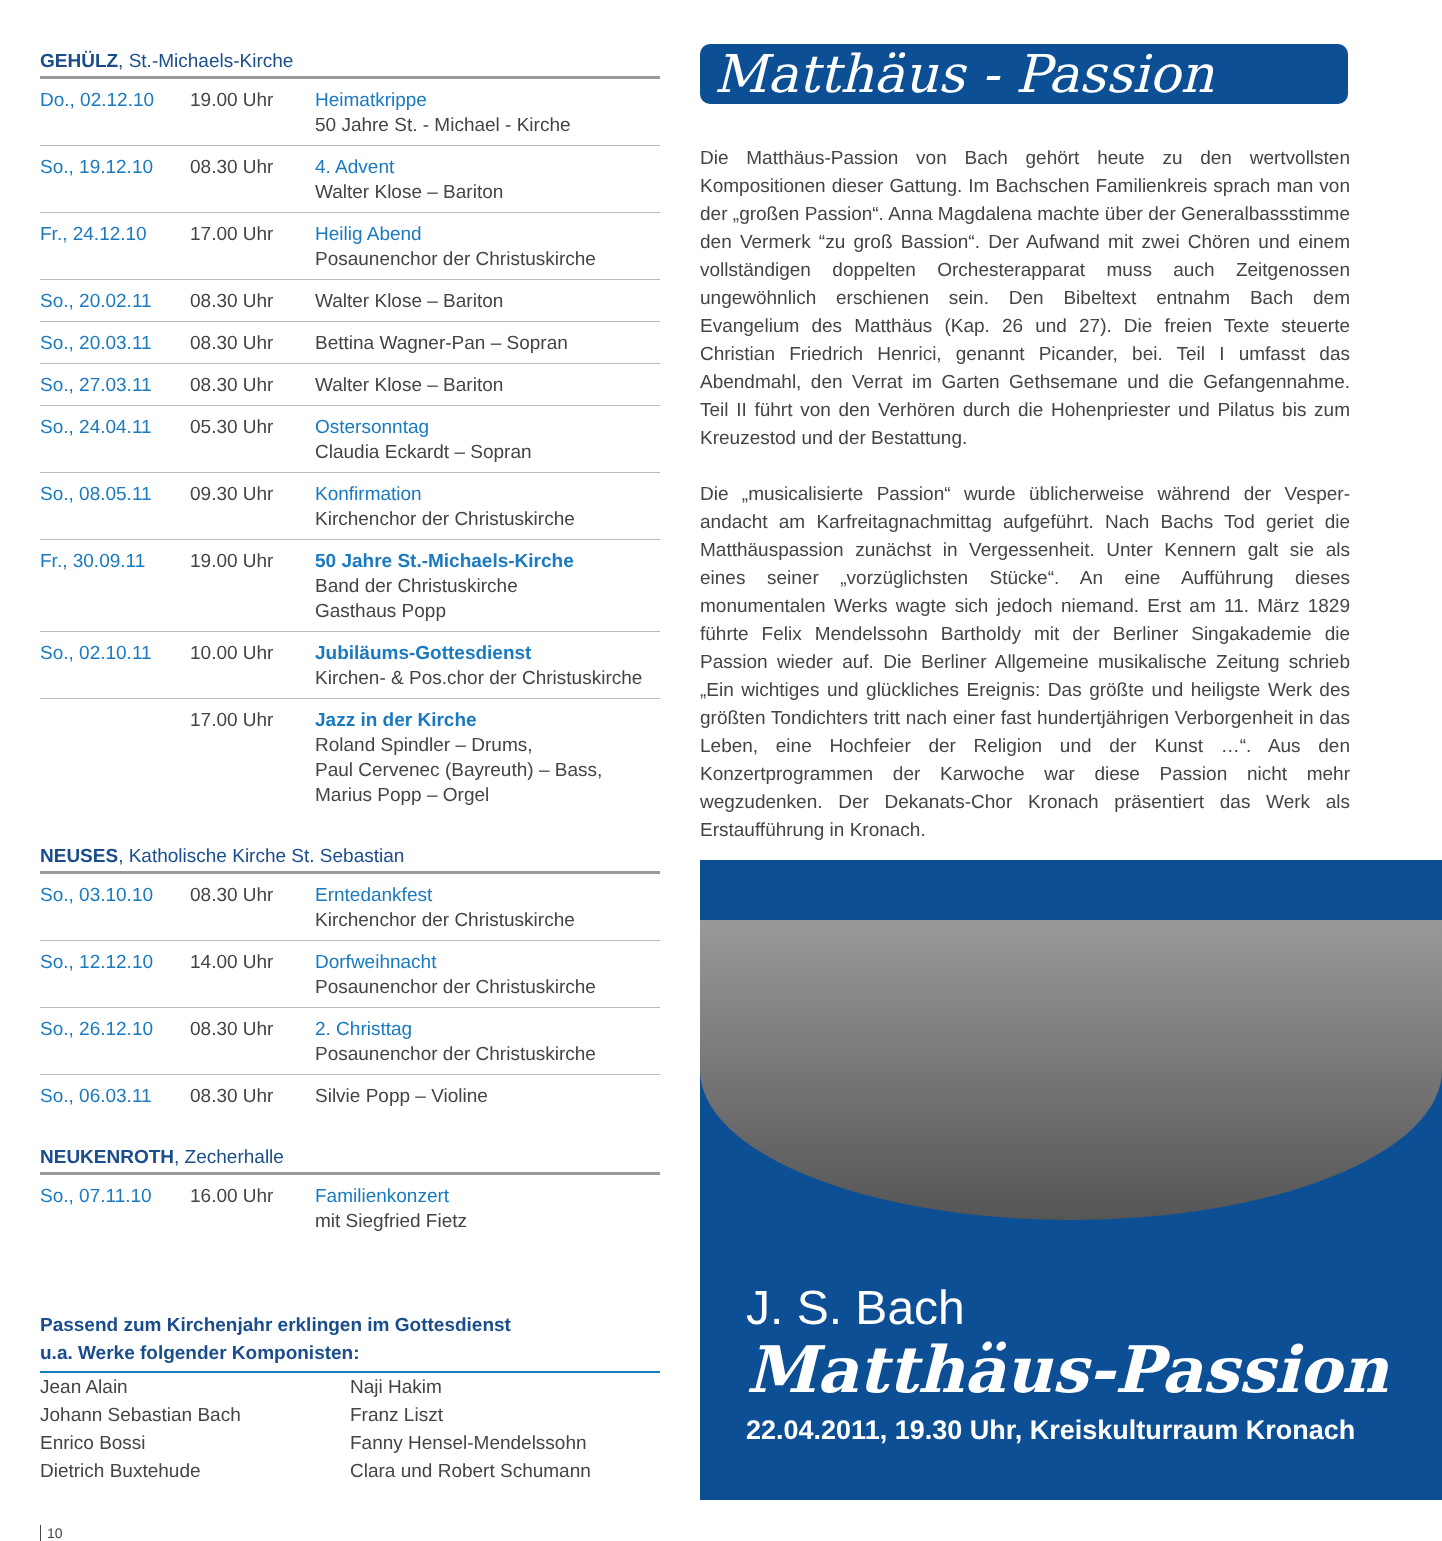GEHÜLZ, St.-Michaels-Kirche
| Do., 02.12.10 | 19.00 Uhr | Heimatkrippe 50 Jahre St. - Michael - Kirche |
| So., 19.12.10 | 08.30 Uhr | 4. Advent Walter Klose – Bariton |
| Fr., 24.12.10 | 17.00 Uhr | Heilig Abend Posaunenchor der Christuskirche |
| So., 20.02.11 | 08.30 Uhr | Walter Klose – Bariton |
| So., 20.03.11 | 08.30 Uhr | Bettina Wagner-Pan – Sopran |
| So., 27.03.11 | 08.30 Uhr | Walter Klose – Bariton |
| So., 24.04.11 | 05.30 Uhr | Ostersonntag Claudia Eckardt – Sopran |
| So., 08.05.11 | 09.30 Uhr | Konfirmation Kirchenchor der Christuskirche |
| Fr., 30.09.11 | 19.00 Uhr | 50 Jahre St.-Michaels-Kirche Band der Christuskirche Gasthaus Popp |
| So., 02.10.11 | 10.00 Uhr | Jubiläums-Gottesdienst Kirchen- & Pos.chor der Christuskirche |
| | 17.00 Uhr | Jazz in der Kirche Roland Spindler – Drums, Paul Cervenec (Bayreuth) – Bass, Marius Popp – Orgel |
NEUSES, Katholische Kirche St. Sebastian
| So., 03.10.10 | 08.30 Uhr | Erntedankfest Kirchenchor der Christuskirche |
| So., 12.12.10 | 14.00 Uhr | Dorfweihnacht Posaunenchor der Christuskirche |
| So., 26.12.10 | 08.30 Uhr | 2. Christtag Posaunenchor der Christuskirche |
| So., 06.03.11 | 08.30 Uhr | Silvie Popp – Violine |
NEUKENROTH, Zecherhalle
| So., 07.11.10 | 16.00 Uhr | Familienkonzert mit Siegfried Fietz |
Passend zum Kirchenjahr erklingen im Gottesdienst
u.a. Werke folgender Komponisten:
Jean Alain
Johann Sebastian Bach
Enrico Bossi
Dietrich Buxtehude
Naji Hakim
Franz Liszt
Fanny Hensel-Mendelssohn
Clara und Robert Schumann
10
Matthäus - Passion
Die Matthäus-Passion von Bach gehört heute zu den wertvollsten Kompositionen dieser Gattung. Im Bachschen Familienkreis sprach man von der „großen Passion“. Anna Magdalena machte über der Generalbassstimme den Vermerk “zu groß Bassion“. Der Aufwand mit zwei Chören und einem vollständigen doppelten Orchesterapparat muss auch Zeitgenossen ungewöhnlich erschienen sein. Den Bibeltext entnahm Bach dem Evangelium des Matthäus (Kap. 26 und 27). Die freien Texte steuerte Christian Friedrich Henrici, genannt Picander, bei. Teil I umfasst das Abendmahl, den Verrat im Garten Gethsemane und die Gefangennahme. Teil II führt von den Verhören durch die Hohenpriester und Pilatus bis zum Kreuzestod und der Bestattung.
Die „musicalisierte Passion“ wurde üblicherweise während der Vesper­andacht am Karfreitagnachmittag aufgeführt. Nach Bachs Tod geriet die Matthäuspassion zunächst in Vergessenheit. Unter Kennern galt sie als eines seiner „vorzüglichsten Stücke“. An eine Aufführung dieses monumentalen Werks wagte sich jedoch niemand. Erst am 11. März 1829 führte Felix Mendelssohn Bartholdy mit der Berliner Singakademie die Passion wieder auf. Die Berliner Allgemeine musikalische Zeitung schrieb „Ein wichtiges und glückliches Ereignis: Das größte und heiligste Werk des größten Tondichters tritt nach einer fast hundertjährigen Ver­borgenheit in das Leben, eine Hochfeier der Religion und der Kunst …“. Aus den Konzertprogrammen der Karwoche war diese Passion nicht mehr wegzudenken. Der Dekanats-Chor Kronach präsentiert das Werk als Erstaufführung in Kronach.
J. S. Bach
Matthäus-Passion
22.04.2011, 19.30 Uhr, Kreiskulturraum Kronach